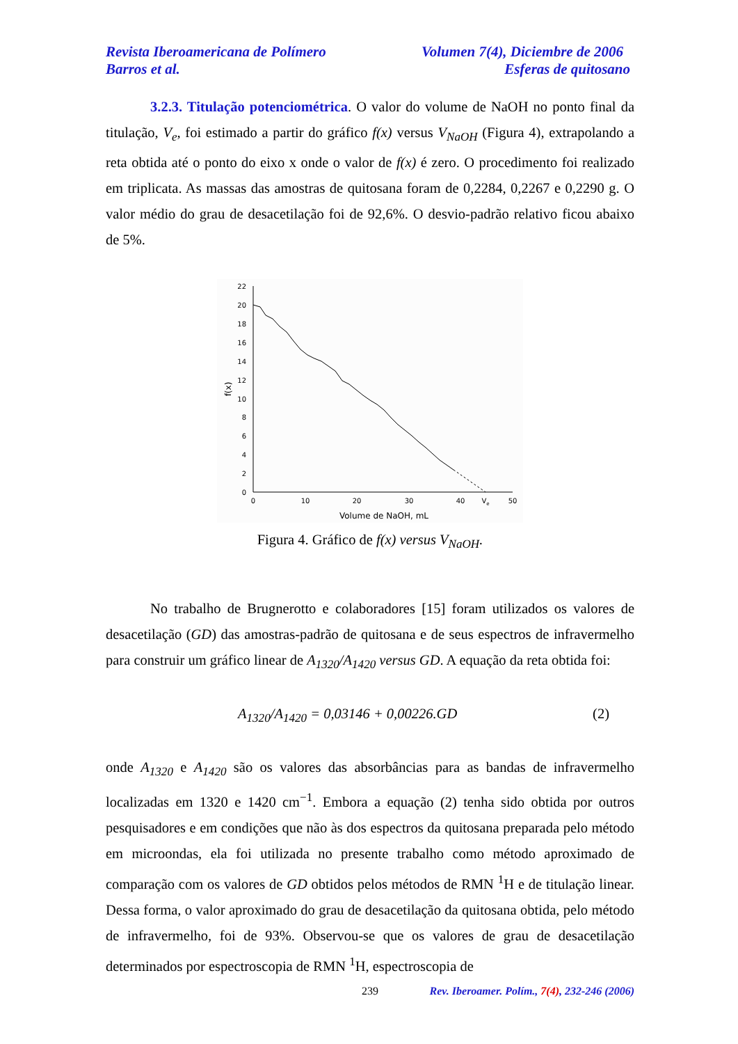Revista Iberoamericana de Polímero Volumen 7(4), Diciembre de 2006
Barros et al. Esferas de quitosano
3.2.3. Titulação potenciométrica. O valor do volume de NaOH no ponto final da titulação, V<sub>e</sub>, foi estimado a partir do gráfico f(x) versus V<sub>NaOH</sub> (Figura 4), extrapolando a reta obtida até o ponto do eixo x onde o valor de f(x) é zero. O procedimento foi realizado em triplicata. As massas das amostras de quitosana foram de 0,2284, 0,2267 e 0,2290 g. O valor médio do grau de desacetilação foi de 92,6%. O desvio-padrão relativo ficou abaixo de 5%.
0
2
4
6
8
10
12
14
16
18
20
22
0
10
20
30
40
Ve
50
Volume de NaOH, mL
f(x)
Figura 4. Gráfico de f(x) versus V<sub>NaOH</sub>.
No trabalho de Brugnerotto e colaboradores [15] foram utilizados os valores de desacetilação (GD) das amostras-padrão de quitosana e de seus espectros de infravermelho para construir um gráfico linear de A<sub>1320</sub>/A<sub>1420</sub> versus GD. A equação da reta obtida foi:
A<sub>1320</sub>/A<sub>1420</sub> = 0,03146 + 0,00226.GD (2)
onde A<sub>1320</sub> e A<sub>1420</sub> são os valores das absorbâncias para as bandas de infravermelho localizadas em 1320 e 1420 cm<sup>−1</sup>. Embora a equação (2) tenha sido obtida por outros pesquisadores e em condições que não às dos espectros da quitosana preparada pelo método em microondas, ela foi utilizada no presente trabalho como método aproximado de comparação com os valores de GD obtidos pelos métodos de RMN <sup>1</sup>H e de titulação linear. Dessa forma, o valor aproximado do grau de desacetilação da quitosana obtida, pelo método de infravermelho, foi de 93%. Observou-se que os valores de grau de desacetilação determinados por espectroscopia de RMN <sup>1</sup>H, espectroscopia de
239 Rev. Iberoamer. Polím., 7(4), 232-246 (2006)